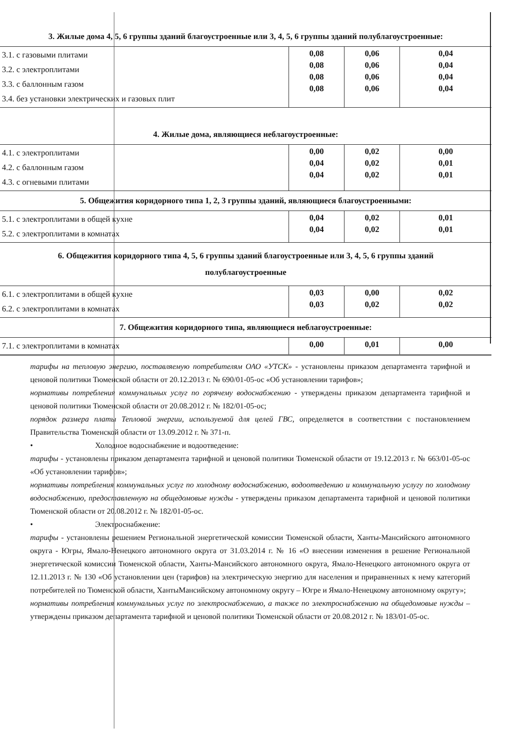| 3. Жилые дома 4, 5, 6 группы зданий благоустроенные или 3, 4, 5, 6 группы зданий полублагоустроенные: | | | |
| 3.1. с газовыми плитами 3.2. с электроплитами 3.3. с баллонным газом 3.4. без установки электрических и газовых плит | 0,08 0,08 0,08 0,08 | 0,06 0,06 0,06 0,06 | 0,04 0,04 0,04 0,04 |
| 4. Жилые дома, являющиеся неблагоустроенные: | | | |
| 4.1. с электроплитами 4.2. с баллонным газом 4.3. с огневыми плитами | 0,00 0,04 0,04 | 0,02 0,02 0,02 | 0,00 0,01 0,01 |
| 5. Общежития коридорного типа 1, 2, 3 группы зданий, являющиеся благоустроенными: | | | |
| 5.1. с электроплитами в общей кухне 5.2. с электроплитами в комнатах | 0,04 0,04 | 0,02 0,02 | 0,01 0,01 |
| 6. Общежития коридорного типа 4, 5, 6 группы зданий благоустроенные или 3, 4, 5, 6 группы зданий полублагоустроенные | | | |
| 6.1. с электроплитами в общей кухне 6.2. с электроплитами в комнатах | 0,03 0,03 | 0,00 0,02 | 0,02 0,02 |
| 7. Общежития коридорного типа, являющиеся неблагоустроенные: | | | |
| 7.1. с электроплитами в комнатах | 0,00 | 0,01 | 0,00 |
тарифы на тепловую энергию, поставляемую потребителям ОАО «УТСК» - установлены приказом департамента тарифной и ценовой политики Тюменской области от 20.12.2013 г. № 690/01-05-ос «Об установлении тарифов»;
нормативы потребления коммунальных услуг по горячему водоснабжению - утверждены приказом департамента тарифной и ценовой политики Тюменской области от 20.08.2012 г. № 182/01-05-ос;
порядок размера платы Тепловой энергии, используемой для целей ГВС, определяется в соответствии с постановлением Правительства Тюменской области от 13.09.2012 г. № 371-п.
• Холодное водоснабжение и водоотведение:
тарифы - установлены приказом департамента тарифной и ценовой политики Тюменской области от 19.12.2013 г. № 663/01-05-ос «Об установлении тарифов»;
нормативы потребления коммунальных услуг по холодному водоснабжению, водоотведению и коммунальную услугу по холодному водоснабжению, предоставленную на общедомовые нужды - утверждены приказом департамента тарифной и ценовой политики Тюменской области от 20.08.2012 г. № 182/01-05-ос.
• Электроснабжение:
тарифы - установлены решением Региональной энергетической комиссии Тюменской области, Ханты-Мансийского автономного округа - Югры, Ямало-Ненецкого автономного округа от 31.03.2014 г. № 16 «О внесении изменения в решение Региональной энергетической комиссии Тюменской области, Ханты-Мансийского автономного округа, Ямало-Ненецкого автономного округа от 12.11.2013 г. № 130 «Об установлении цен (тарифов) на электрическую энергию для населения и приравненных к нему категорий потребителей по Тюменской области, ХантыМансийскому автономному округу – Югре и Ямало-Ненецкому автономному округу»;
нормативы потребления коммунальных услуг по электроснабжению, а также по электроснабжению на общедомовые нужды – утверждены приказом департамента тарифной и ценовой политики Тюменской области от 20.08.2012 г. № 183/01-05-ос.